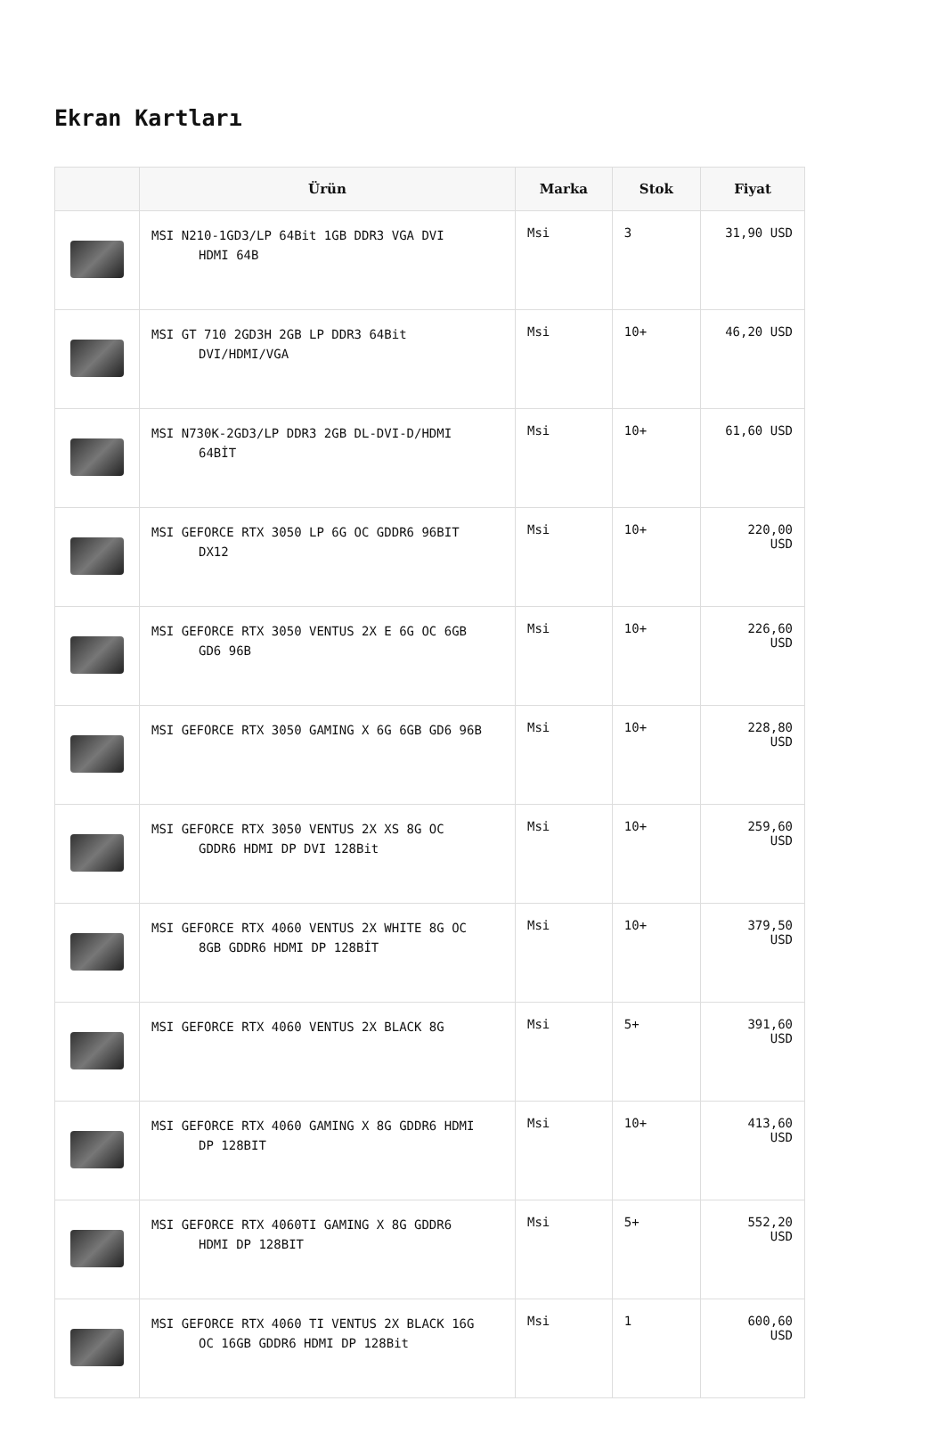Ekran Kartları
| | Ürün | Marka | Stok | Fiyat |
| --- | --- | --- | --- | --- |
| | MSI N210-1GD3/LP 64Bit 1GB DDR3 VGA DVI HDMI 64B | Msi | 3 | 31,90 USD |
| | MSI GT 710 2GD3H 2GB LP DDR3 64Bit DVI/HDMI/VGA | Msi | 10+ | 46,20 USD |
| | MSI N730K-2GD3/LP DDR3 2GB DL-DVI-D/HDMI 64BİT | Msi | 10+ | 61,60 USD |
| | MSI GEFORCE RTX 3050 LP 6G OC GDDR6 96BIT DX12 | Msi | 10+ | 220,00 USD |
| | MSI GEFORCE RTX 3050 VENTUS 2X E 6G OC 6GB GD6 96B | Msi | 10+ | 226,60 USD |
| | MSI GEFORCE RTX 3050 GAMING X 6G 6GB GD6 96B | Msi | 10+ | 228,80 USD |
| | MSI GEFORCE RTX 3050 VENTUS 2X XS 8G OC GDDR6 HDMI DP DVI 128Bit | Msi | 10+ | 259,60 USD |
| | MSI GEFORCE RTX 4060 VENTUS 2X WHITE 8G OC 8GB GDDR6 HDMI DP 128BİT | Msi | 10+ | 379,50 USD |
| | MSI GEFORCE RTX 4060 VENTUS 2X BLACK 8G | Msi | 5+ | 391,60 USD |
| | MSI GEFORCE RTX 4060 GAMING X 8G GDDR6 HDMI DP 128BIT | Msi | 10+ | 413,60 USD |
| | MSI GEFORCE RTX 4060TI GAMING X 8G GDDR6 HDMI DP 128BIT | Msi | 5+ | 552,20 USD |
| | MSI GEFORCE RTX 4060 TI VENTUS 2X BLACK 16G OC 16GB GDDR6 HDMI DP 128Bit | Msi | 1 | 600,60 USD |